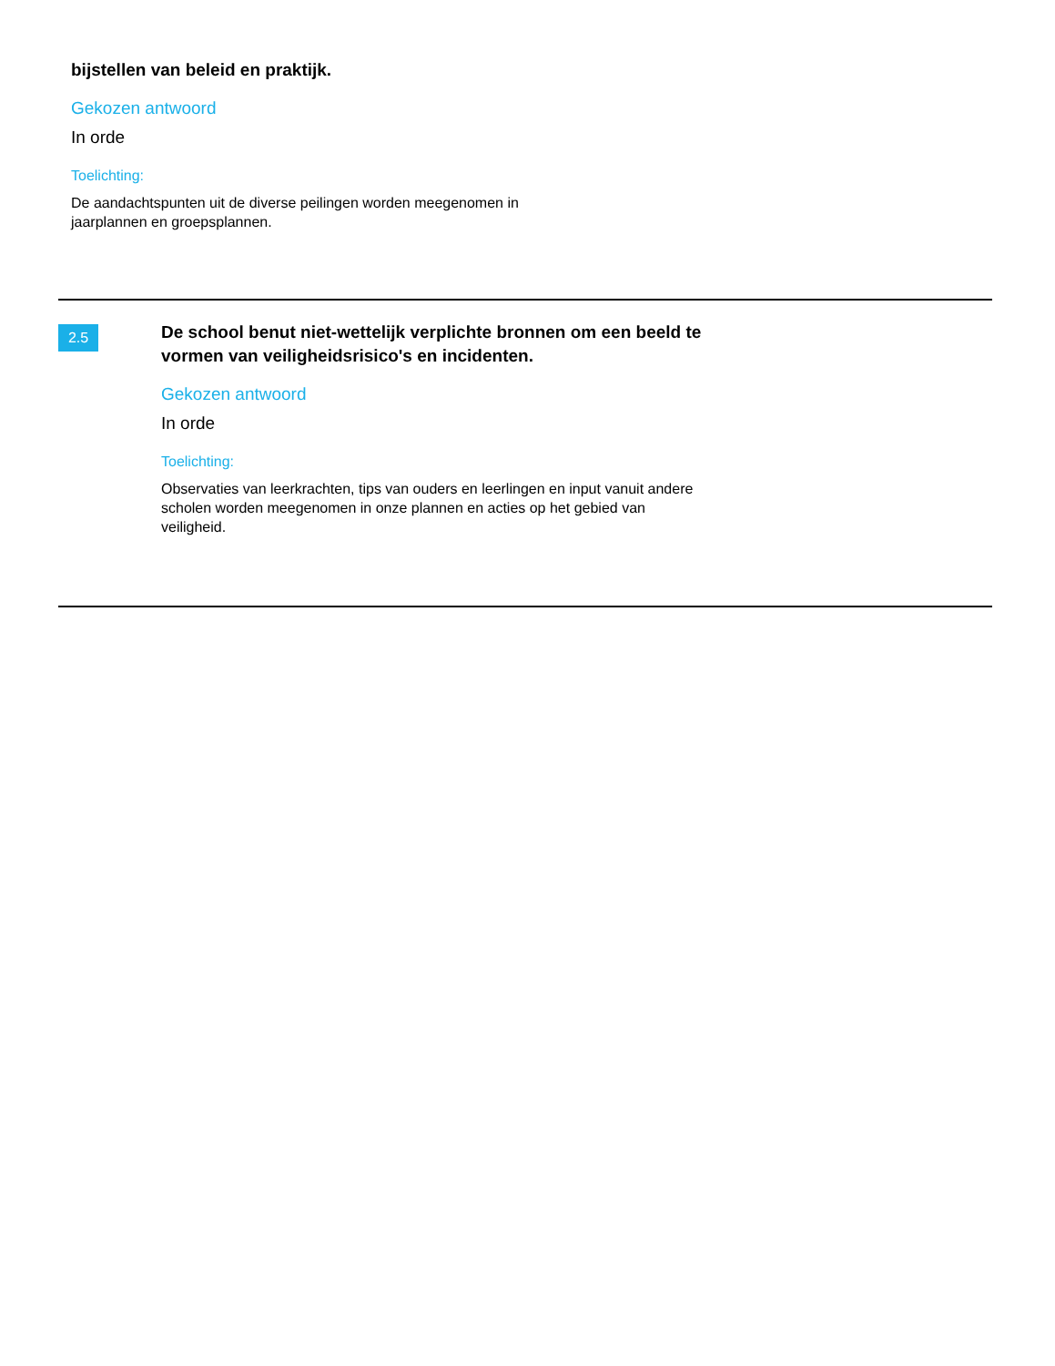bijstellen van beleid en praktijk.
Gekozen antwoord
In orde
Toelichting:
De aandachtspunten uit de diverse peilingen worden meegenomen in jaarplannen en groepsplannen.
2.5
De school benut niet-wettelijk verplichte bronnen om een beeld te vormen van veiligheidsrisico's en incidenten.
Gekozen antwoord
In orde
Toelichting:
Observaties van leerkrachten, tips van ouders en leerlingen en input vanuit andere scholen worden meegenomen in onze plannen en acties op het gebied van veiligheid.